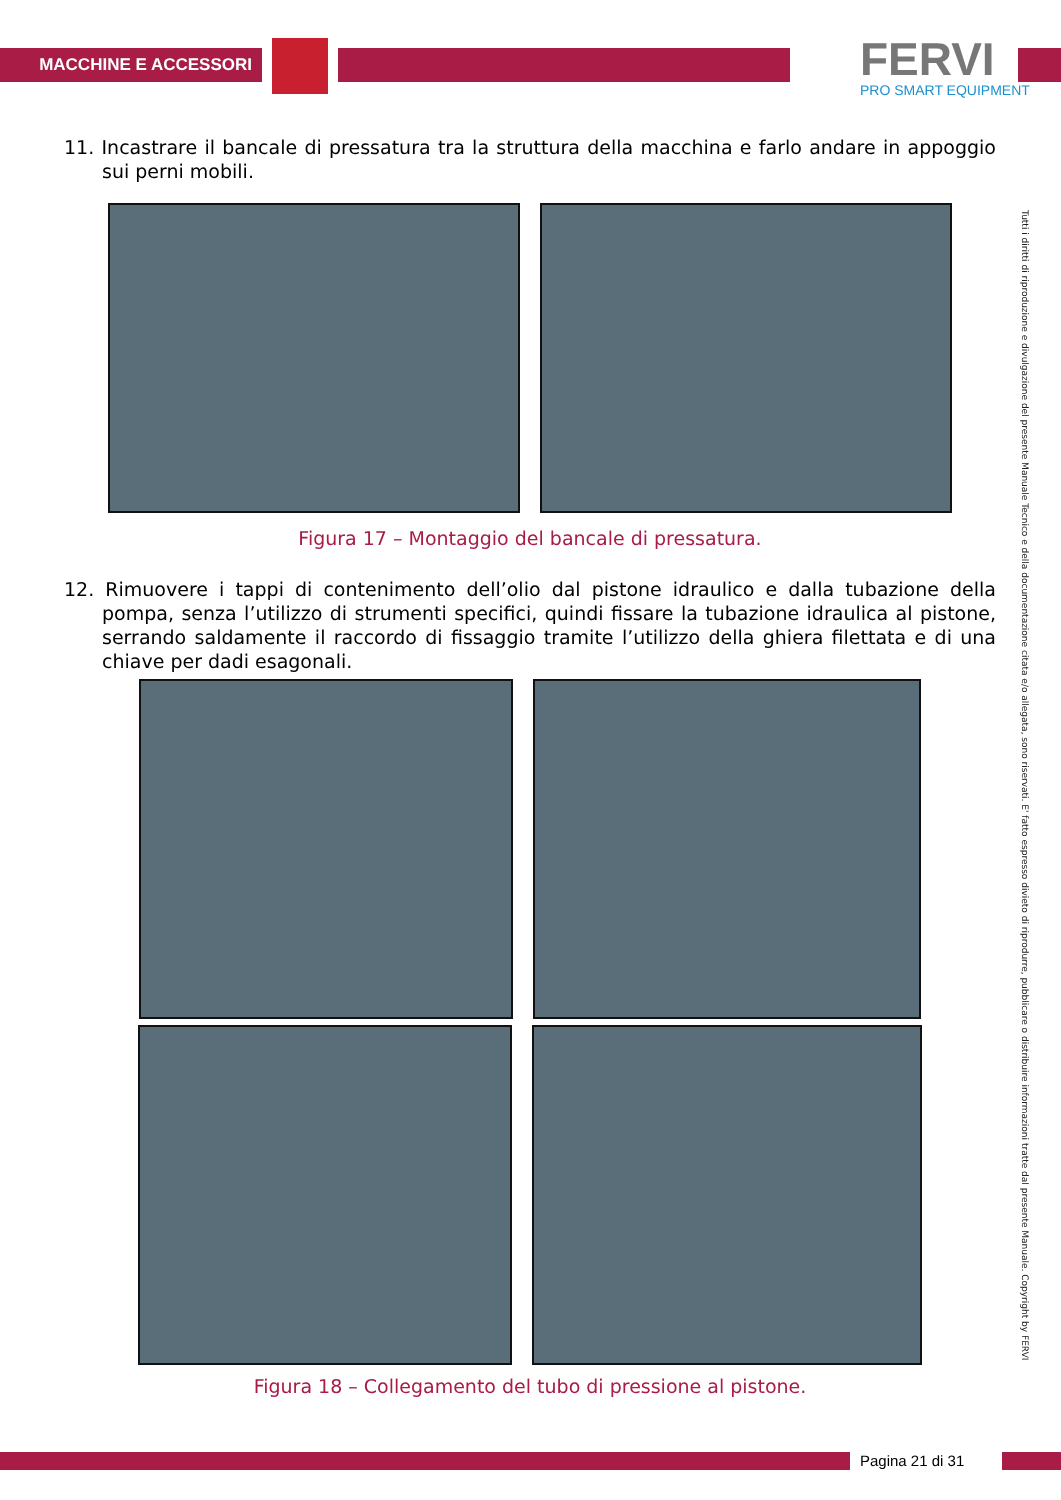MACCHINE E ACCESSORI
FERVI
PRO SMART EQUIPMENT
Tutti i diritti di riproduzione e divulgazione del presente Manuale Tecnico e della documentazione citata e/o allegata, sono riservati. E' fatto espresso divieto di riprodurre, pubblicare o distribuire informazioni tratte dal presente Manuale. Copyright by FERVI
11. Incastrare il bancale di pressatura tra la struttura della macchina e farlo andare in appoggio sui perni mobili.
Figura 17 – Montaggio del bancale di pressatura.
12. Rimuovere i tappi di contenimento dell’olio dal pistone idraulico e dalla tubazione della pompa, senza l’utilizzo di strumenti specifici, quindi fissare la tubazione idraulica al pistone, serrando saldamente il raccordo di fissaggio tramite l’utilizzo della ghiera filettata e di una chiave per dadi esagonali.
Figura 18 – Collegamento del tubo di pressione al pistone.
Pagina 21 di 31